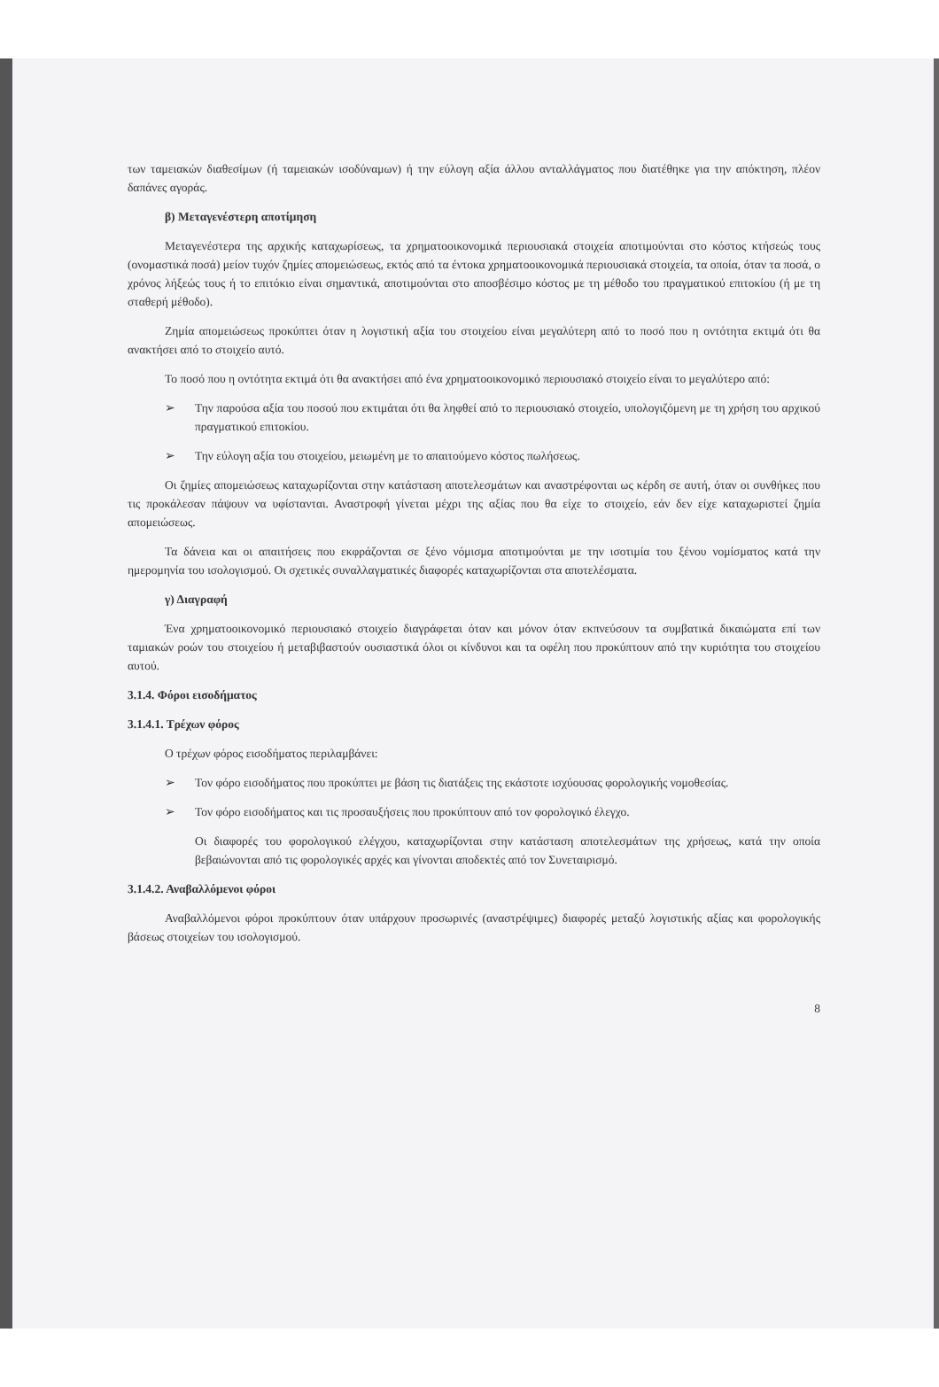των ταμειακών διαθεσίμων (ή ταμειακών ισοδύναμων) ή την εύλογη αξία άλλου ανταλλάγματος που διατέθηκε για την απόκτηση, πλέον δαπάνες αγοράς.
β) Μεταγενέστερη αποτίμηση
Μεταγενέστερα της αρχικής καταχωρίσεως, τα χρηματοοικονομικά περιουσιακά στοιχεία αποτιμούνται στο κόστος κτήσεώς τους (ονομαστικά ποσά) μείον τυχόν ζημίες απομειώσεως, εκτός από τα έντοκα χρηματοοικονομικά περιουσιακά στοιχεία, τα οποία, όταν τα ποσά, ο χρόνος λήξεώς τους ή το επιτόκιο είναι σημαντικά, αποτιμούνται στο αποσβέσιμο κόστος με τη μέθοδο του πραγματικού επιτοκίου (ή με τη σταθερή μέθοδο).
Ζημία απομειώσεως προκύπτει όταν η λογιστική αξία του στοιχείου είναι μεγαλύτερη από το ποσό που η οντότητα εκτιμά ότι θα ανακτήσει από το στοιχείο αυτό.
Το ποσό που η οντότητα εκτιμά ότι θα ανακτήσει από ένα χρηματοοικονομικό περιουσιακό στοιχείο είναι το μεγαλύτερο από:
➢ Την παρούσα αξία του ποσού που εκτιμάται ότι θα ληφθεί από το περιουσιακό στοιχείο, υπολογιζόμενη με τη χρήση του αρχικού πραγματικού επιτοκίου.
➢ Την εύλογη αξία του στοιχείου, μειωμένη με το απαιτούμενο κόστος πωλήσεως.
Οι ζημίες απομειώσεως καταχωρίζονται στην κατάσταση αποτελεσμάτων και αναστρέφονται ως κέρδη σε αυτή, όταν οι συνθήκες που τις προκάλεσαν πάψουν να υφίστανται. Αναστροφή γίνεται μέχρι της αξίας που θα είχε το στοιχείο, εάν δεν είχε καταχωριστεί ζημία απομειώσεως.
Τα δάνεια και οι απαιτήσεις που εκφράζονται σε ξένο νόμισμα αποτιμούνται με την ισοτιμία του ξένου νομίσματος κατά την ημερομηνία του ισολογισμού. Οι σχετικές συναλλαγματικές διαφορές καταχωρίζονται στα αποτελέσματα.
γ) Διαγραφή
Ένα χρηματοοικονομικό περιουσιακό στοιχείο διαγράφεται όταν και μόνον όταν εκπνεύσουν τα συμβατικά δικαιώματα επί των ταμιακών ροών του στοιχείου ή μεταβιβαστούν ουσιαστικά όλοι οι κίνδυνοι και τα οφέλη που προκύπτουν από την κυριότητα του στοιχείου αυτού.
3.1.4. Φόροι εισοδήματος
3.1.4.1. Τρέχων φόρος
Ο τρέχων φόρος εισοδήματος περιλαμβάνει:
➢ Τον φόρο εισοδήματος που προκύπτει με βάση τις διατάξεις της εκάστοτε ισχύουσας φορολογικής νομοθεσίας.
➢ Τον φόρο εισοδήματος και τις προσαυξήσεις που προκύπτουν από τον φορολογικό έλεγχο.
Οι διαφορές του φορολογικού ελέγχου, καταχωρίζονται στην κατάσταση αποτελεσμάτων της χρήσεως, κατά την οποία βεβαιώνονται από τις φορολογικές αρχές και γίνονται αποδεκτές από τον Συνεταιρισμό.
3.1.4.2. Αναβαλλόμενοι φόροι
Αναβαλλόμενοι φόροι προκύπτουν όταν υπάρχουν προσωρινές (αναστρέψιμες) διαφορές μεταξύ λογιστικής αξίας και φορολογικής βάσεως στοιχείων του ισολογισμού.
8